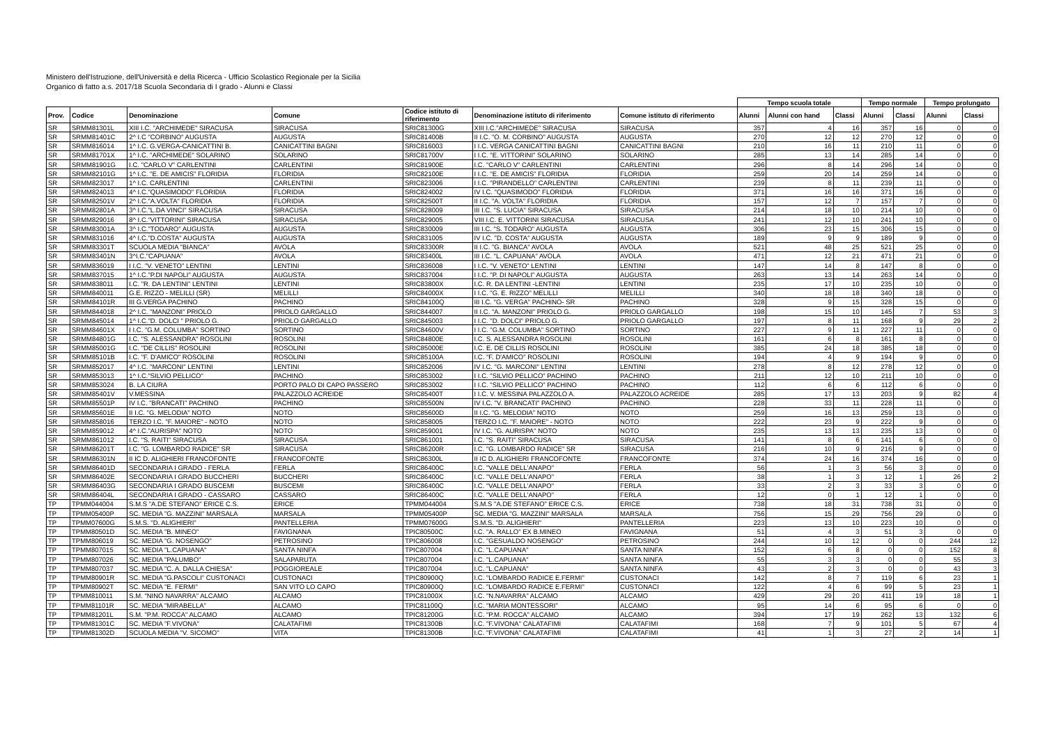Ministero dell'Istruzione, dell'Università e della Ricerca - Ufficio Scolastico Regionale per la Sicilia
Organico di fatto a.s. 2017/18 Scuola Secondaria di I grado - Alunni e Classi
| | | | | | | | Tempo scuola totale | | | Tempo normale | | Tempo prolungato | |
| --- | --- | --- | --- | --- | --- | --- | --- | --- | --- | --- | --- | --- | --- |
| Prov. | Codice | Denominazione | Comune | Codice istituto di riferimento | Denominazione istituto di riferimento | Comune istituto di riferimento | Alunni | Alunni con hand | Classi | Alunni | Classi | Alunni | Classi |
| SR | SRMM81301L | XIII I.C. "ARCHIMEDE" SIRACUSA | SIRACUSA | SRIC81300G | XIII I.C."ARCHIMEDE" SIRACUSA | SIRACUSA | 357 | 4 | 16 | 357 | 16 | 0 | 0 |
| SR | SRMM81401C | 2^ I.C "CORBINO" AUGUSTA | AUGUSTA | SRIC81400B | II I.C. "O. M. CORBINO" AUGUSTA | AUGUSTA | 270 | 12 | 12 | 270 | 12 | 0 | 0 |
| SR | SRMM816014 | 1^ I.C. G.VERGA-CANICATTINI B. | CANICATTINI BAGNI | SRIC816003 | I I.C. VERGA CANICATTINI BAGNI | CANICATTINI BAGNI | 210 | 16 | 11 | 210 | 11 | 0 | 0 |
| SR | SRMM81701X | 1^ I.C. "ARCHIMEDE" SOLARINO | SOLARINO | SRIC81700V | I I.C. "E. VITTORINI" SOLARINO | SOLARINO | 285 | 13 | 14 | 285 | 14 | 0 | 0 |
| SR | SRMM81901G | I.C. "CARLO V" CARLENTINI | CARLENTINI | SRIC81900E | I.C. "CARLO V" CARLENTINI | CARLENTINI | 296 | 8 | 14 | 296 | 14 | 0 | 0 |
| SR | SRMM82101G | 1^ I.C. "E. DE AMICIS" FLORIDIA | FLORIDIA | SRIC82100E | I I.C. "E. DE AMICIS" FLORIDIA | FLORIDIA | 259 | 20 | 14 | 259 | 14 | 0 | 0 |
| SR | SRMM823017 | 1^ I.C. CARLENTINI | CARLENTINI | SRIC823006 | I I.C. "PIRANDELLO" CARLENTINI | CARLENTINI | 239 | 8 | 11 | 239 | 11 | 0 | 0 |
| SR | SRMM824013 | 4^ I.C."QUASIMODO" FLORIDIA | FLORIDIA | SRIC824002 | IV I.C. "QUASIMODO" FLORIDIA | FLORIDIA | 371 | 16 | 16 | 371 | 16 | 0 | 0 |
| SR | SRMM82501V | 2^ I.C."A.VOLTA" FLORIDIA | FLORIDIA | SRIC82500T | II I.C. "A. VOLTA" FLORIDIA | FLORIDIA | 157 | 12 | 7 | 157 | 7 | 0 | 0 |
| SR | SRMM82801A | 3^ I.C."L.DA VINCI" SIRACUSA | SIRACUSA | SRIC828009 | III I.C. "S. LUCIA" SIRACUSA | SIRACUSA | 214 | 18 | 10 | 214 | 10 | 0 | 0 |
| SR | SRMM829016 | 8^ I.C."VITTORINI" SIRACUSA | SIRACUSA | SRIC829005 | VIII I.C. E. VITTORINI SIRACUSA | SIRACUSA | 241 | 12 | 10 | 241 | 10 | 0 | 0 |
| SR | SRMM83001A | 3^ I.C."TODARO" AUGUSTA | AUGUSTA | SRIC830009 | III I.C. "S. TODARO" AUGUSTA | AUGUSTA | 306 | 23 | 15 | 306 | 15 | 0 | 0 |
| SR | SRMM831016 | 4^ I.C."D.COSTA" AUGUSTA | AUGUSTA | SRIC831005 | IV I.C. "D. COSTA" AUGUSTA | AUGUSTA | 189 | 9 | 9 | 189 | 9 | 0 | 0 |
| SR | SRMM83301T | SCUOLA MEDIA "BIANCA" | AVOLA | SRIC83300R | II I.C. "G. BIANCA" AVOLA | AVOLA | 521 | 48 | 25 | 521 | 25 | 0 | 0 |
| SR | SRMM83401N | 3^I.C."CAPUANA" | AVOLA | SRIC83400L | III I.C. "L. CAPUANA" AVOLA | AVOLA | 471 | 12 | 21 | 471 | 21 | 0 | 0 |
| SR | SRMM836019 | I I.C. "V. VENETO" LENTINI | LENTINI | SRIC836008 | I I.C. "V. VENETO" LENTINI | LENTINI | 147 | 14 | 8 | 147 | 8 | 0 | 0 |
| SR | SRMM837015 | 1^ I.C."P.DI NAPOLI" AUGUSTA | AUGUSTA | SRIC837004 | I I.C. "P. DI NAPOLI" AUGUSTA | AUGUSTA | 263 | 13 | 14 | 263 | 14 | 0 | 0 |
| SR | SRMM838011 | I.C. "R. DA LENTINI" LENTINI | LENTINI | SRIC83800X | I.C. R. DA LENTINI -LENTINI | LENTINI | 235 | 17 | 10 | 235 | 10 | 0 | 0 |
| SR | SRMM840011 | G.E. RIZZO - MELILLI (SR) | MELILLI | SRIC84000X | I I.C. "G. E. RIZZO" MELILLI | MELILLI | 340 | 18 | 18 | 340 | 18 | 0 | 0 |
| SR | SRMM84101R | III G.VERGA PACHINO | PACHINO | SRIC84100Q | III I.C. "G. VERGA" PACHINO- SR | PACHINO | 328 | 9 | 15 | 328 | 15 | 0 | 0 |
| SR | SRMM844018 | 2^ I.C. "MANZONI" PRIOLO | PRIOLO GARGALLO | SRIC844007 | II I.C. "A. MANZONI" PRIOLO G. | PRIOLO GARGALLO | 198 | 15 | 10 | 145 | 7 | 53 | 3 |
| SR | SRMM845014 | 1^ I.C."D. DOLCI " PRIOLO G. | PRIOLO GARGALLO | SRIC845003 | I I.C. "D. DOLCI" PRIOLO G. | PRIOLO GARGALLO | 197 | 8 | 11 | 168 | 9 | 29 | 2 |
| SR | SRMM84601X | I I.C. "G.M. COLUMBA" SORTINO | SORTINO | SRIC84600V | I I.C. "G.M. COLUMBA" SORTINO | SORTINO | 227 | 9 | 11 | 227 | 11 | 0 | 0 |
| SR | SRMM84801G | I.C. "S. ALESSANDRA" ROSOLINI | ROSOLINI | SRIC84800E | I.C. S. ALESSANDRA ROSOLINI | ROSOLINI | 161 | 6 | 8 | 161 | 8 | 0 | 0 |
| SR | SRMM85001G | I.C. "DE CILLIS" ROSOLINI | ROSOLINI | SRIC85000E | I.C. E. DE CILLIS ROSOLINI | ROSOLINI | 385 | 24 | 18 | 385 | 18 | 0 | 0 |
| SR | SRMM85101B | I.C. "F. D'AMICO" ROSOLINI | ROSOLINI | SRIC85100A | I.C. "F. D'AMICO" ROSOLINI | ROSOLINI | 194 | 4 | 9 | 194 | 9 | 0 | 0 |
| SR | SRMM852017 | 4^ I.C. "MARCONI" LENTINI | LENTINI | SRIC852006 | IV I.C. "G. MARCONI" LENTINI | LENTINI | 278 | 8 | 12 | 278 | 12 | 0 | 0 |
| SR | SRMM853013 | 1^ I.C."SILVIO PELLICO" | PACHINO | SRIC853002 | I I.C. "SILVIO PELLICO" PACHINO | PACHINO | 211 | 12 | 10 | 211 | 10 | 0 | 0 |
| SR | SRMM853024 | B. LA CIURA | PORTO PALO DI CAPO PASSERO | SRIC853002 | I I.C. "SILVIO PELLICO" PACHINO | PACHINO | 112 | 6 | 6 | 112 | 6 | 0 | 0 |
| SR | SRMM85401V | V.MESSINA | PALAZZOLO ACREIDE | SRIC85400T | I I.C. V. MESSINA PALAZZOLO A. | PALAZZOLO ACREIDE | 285 | 17 | 13 | 203 | 9 | 82 | 4 |
| SR | SRMM85501P | IV I.C. "BRANCATI" PACHINO | PACHINO | SRIC85500N | IV I.C. "V. BRANCATI" PACHINO | PACHINO | 228 | 33 | 11 | 228 | 11 | 0 | 0 |
| SR | SRMM85601E | II I.C. "G. MELODIA" NOTO | NOTO | SRIC85600D | II I.C. "G. MELODIA" NOTO | NOTO | 259 | 16 | 13 | 259 | 13 | 0 | 0 |
| SR | SRMM858016 | TERZO I.C. "F. MAIORE" - NOTO | NOTO | SRIC858005 | TERZO I.C. "F. MAIORE" - NOTO | NOTO | 222 | 23 | 9 | 222 | 9 | 0 | 0 |
| SR | SRMM859012 | 4^ I.C."AURISPA" NOTO | NOTO | SRIC859001 | IV I.C. "G. AURISPA" NOTO | NOTO | 235 | 13 | 13 | 235 | 13 | 0 | 0 |
| SR | SRMM861012 | I.C. "S. RAITI" SIRACUSA | SIRACUSA | SRIC861001 | I.C. "S. RAITI" SIRACUSA | SIRACUSA | 141 | 8 | 6 | 141 | 6 | 0 | 0 |
| SR | SRMM86201T | I.C. "G. LOMBARDO RADICE" SR | SIRACUSA | SRIC86200R | I.C. "G. LOMBARDO RADICE" SR | SIRACUSA | 216 | 10 | 9 | 216 | 9 | 0 | 0 |
| SR | SRMM86301N | II IC D. ALIGHIERI FRANCOFONTE | FRANCOFONTE | SRIC86300L | II IC D. ALIGHIERI FRANCOFONTE | FRANCOFONTE | 374 | 24 | 16 | 374 | 16 | 0 | 0 |
| SR | SRMM86401D | SECONDARIA I GRADO - FERLA | FERLA | SRIC86400C | I.C. "VALLE DELL'ANAPO" | FERLA | 56 | 1 | 3 | 56 | 3 | 0 | 0 |
| SR | SRMM86402E | SECONDARIA I GRADO BUCCHERI | BUCCHERI | SRIC86400C | I.C. "VALLE DELL'ANAPO" | FERLA | 38 | 1 | 3 | 12 | 1 | 26 | 2 |
| SR | SRMM86403G | SECONDARIA I GRADO BUSCEMI | BUSCEMI | SRIC86400C | I.C. "VALLE DELL'ANAPO" | FERLA | 33 | 2 | 3 | 33 | 3 | 0 | 0 |
| SR | SRMM86404L | SECONDARIA I GRADO - CASSARO | CASSARO | SRIC86400C | I.C. "VALLE DELL'ANAPO" | FERLA | 12 | 0 | 1 | 12 | 1 | 0 | 0 |
| TP | TPMM044004 | S.M.S "A.DE STEFANO" ERICE C.S. | ERICE | TPMM044004 | S.M.S "A.DE STEFANO" ERICE C.S. | ERICE | 738 | 18 | 31 | 738 | 31 | 0 | 0 |
| TP | TPMM05400P | SC. MEDIA "G. MAZZINI" MARSALA | MARSALA | TPMM05400P | SC. MEDIA "G. MAZZINI" MARSALA | MARSALA | 756 | 15 | 29 | 756 | 29 | 0 | 0 |
| TP | TPMM07600G | S.M.S. "D. ALIGHIERI" | PANTELLERIA | TPMM07600G | S.M.S. "D. ALIGHIERI" | PANTELLERIA | 223 | 13 | 10 | 223 | 10 | 0 | 0 |
| TP | TPMM80501D | SC. MEDIA "B. MINEO" | FAVIGNANA | TPIC80500C | I.C. "A. RALLO" EX B.MINEO | FAVIGNANA | 51 | 4 | 3 | 51 | 3 | 0 | 0 |
| TP | TPMM806019 | SC. MEDIA "G. NOSENGO" | PETROSINO | TPIC806008 | I.C. "GESUALDO NOSENGO" | PETROSINO | 244 | 10 | 12 | 0 | 0 | 244 | 12 |
| TP | TPMM807015 | SC. MEDIA "L.CAPUANA" | SANTA NINFA | TPIC807004 | I.C. "L.CAPUANA" | SANTA NINFA | 152 | 6 | 8 | 0 | 0 | 152 | 8 |
| TP | TPMM807026 | SC. MEDIA "PALUMBO" | SALAPARUTA | TPIC807004 | I.C. "L.CAPUANA" | SANTA NINFA | 55 | 3 | 3 | 0 | 0 | 55 | 3 |
| TP | TPMM807037 | SC. MEDIA "C. A. DALLA CHIESA" | POGGIOREALE | TPIC807004 | I.C. "L.CAPUANA" | SANTA NINFA | 43 | 2 | 3 | 0 | 0 | 43 | 3 |
| TP | TPMM80901R | SC. MEDIA "G.PASCOLI" CUSTONACI | CUSTONACI | TPIC80900Q | I.C. "LOMBARDO RADICE E.FERMI" | CUSTONACI | 142 | 8 | 7 | 119 | 6 | 23 | 1 |
| TP | TPMM80902T | SC. MEDIA "E. FERMI" | SAN VITO LO CAPO | TPIC80900Q | I.C. "LOMBARDO RADICE E.FERMI" | CUSTONACI | 122 | 4 | 6 | 99 | 5 | 23 | 1 |
| TP | TPMM810011 | S.M. "NINO NAVARRA" ALCAMO | ALCAMO | TPIC81000X | I.C. "N.NAVARRA" ALCAMO | ALCAMO | 429 | 29 | 20 | 411 | 19 | 18 | 1 |
| TP | TPMM81101R | SC. MEDIA "MIRABELLA" | ALCAMO | TPIC81100Q | I.C. "MARIA MONTESSORI" | ALCAMO | 95 | 14 | 6 | 95 | 6 | 0 | 0 |
| TP | TPMM81201L | S.M. "P.M. ROCCA" ALCAMO | ALCAMO | TPIC81200G | I.C. "P.M. ROCCA" ALCAMO | ALCAMO | 394 | 17 | 19 | 262 | 13 | 132 | 6 |
| TP | TPMM81301C | SC. MEDIA "F.VIVONA" | CALATAFIMI | TPIC81300B | I.C. "F.VIVONA" CALATAFIMI | CALATAFIMI | 168 | 7 | 9 | 101 | 5 | 67 | 4 |
| TP | TPMM81302D | SCUOLA MEDIA "V. SICOMO" | VITA | TPIC81300B | I.C. "F.VIVONA" CALATAFIMI | CALATAFIMI | 41 | 1 | 3 | 27 | 2 | 14 | 1 |